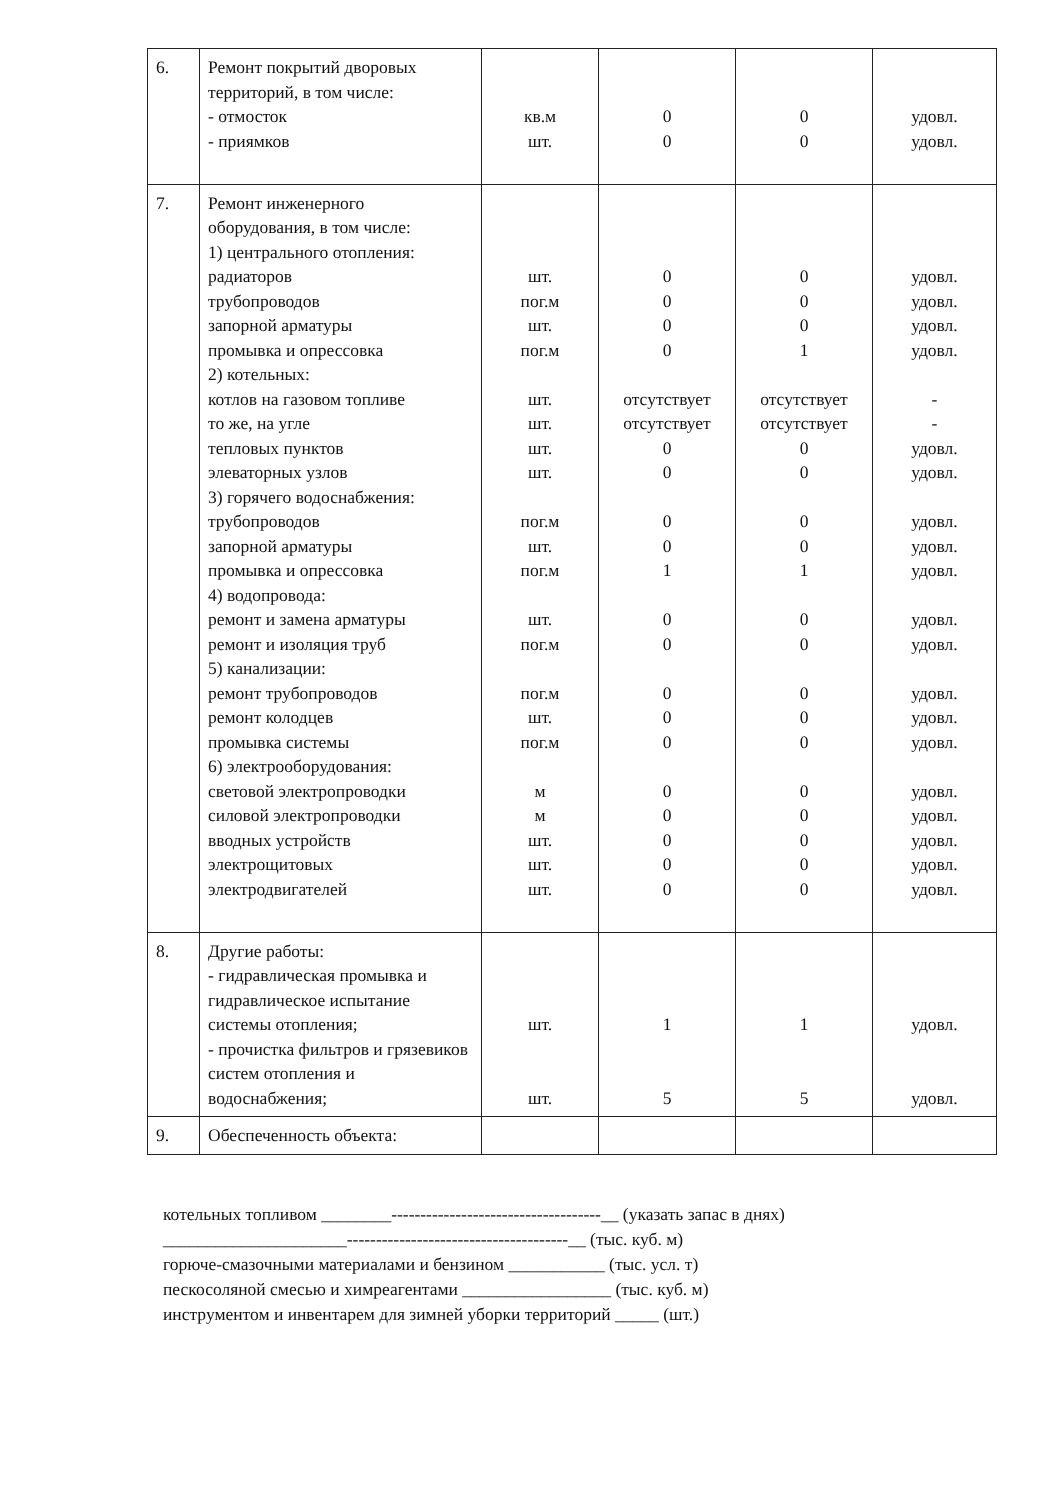| 6. | Ремонт покрытий дворовых территорий, в том числе: - отмосток - приямков | кв.м шт. | 0 0 | 0 0 | удовл. удовл. |
| 7. | Ремонт инженерного оборудования, в том числе: 1) центрального отопления: радиаторов трубопроводов запорной арматуры промывка и опрессовка 2) котельных: котлов на газовом топливе то же, на угле тепловых пунктов элеваторных узлов 3) горячего водоснабжения: трубопроводов запорной арматуры промывка и опрессовка 4) водопровода: ремонт и замена арматуры ремонт и изоляция труб 5) канализации: ремонт трубопроводов ремонт колодцев промывка системы 6) электрооборудования: световой электропроводки силовой электропроводки вводных устройств электрощитовых электродвигателей | шт. пог.м шт. пог.м шт. шт. шт. шт. пог.м шт. пог.м шт. пог.м пог.м шт. пог.м м м шт. шт. шт. | 0 0 0 0 отсутствует отсутствует 0 0 0 0 1 0 0 0 0 0 0 0 0 0 0 | 0 0 0 1 отсутствует отсутствует 0 0 0 0 1 0 0 0 0 0 0 0 0 0 0 | удовл. удовл. удовл. удовл. - - удовл. удовл. удовл. удовл. удовл. удовл. удовл. удовл. удовл. удовл. удовл. удовл. удовл. удовл. удовл. |
| 8. | Другие работы: - гидравлическая промывка и гидравлическое испытание системы отопления; - прочистка фильтров и грязевиков систем отопления и водоснабжения; | шт. шт. | 1 5 | 1 5 | удовл. удовл. |
| 9. | Обеспеченность объекта: | | | | |
котельных топливом ________------------------------------------__ (указать запас в днях)
_____________________--------------------------------------__ (тыс. куб. м)
горюче-смазочными материалами и бензином ___________ (тыс. усл. т)
пескосоляной смесью и химреагентами _________________ (тыс. куб. м)
инструментом и инвентарем для зимней уборки территорий _____ (шт.)